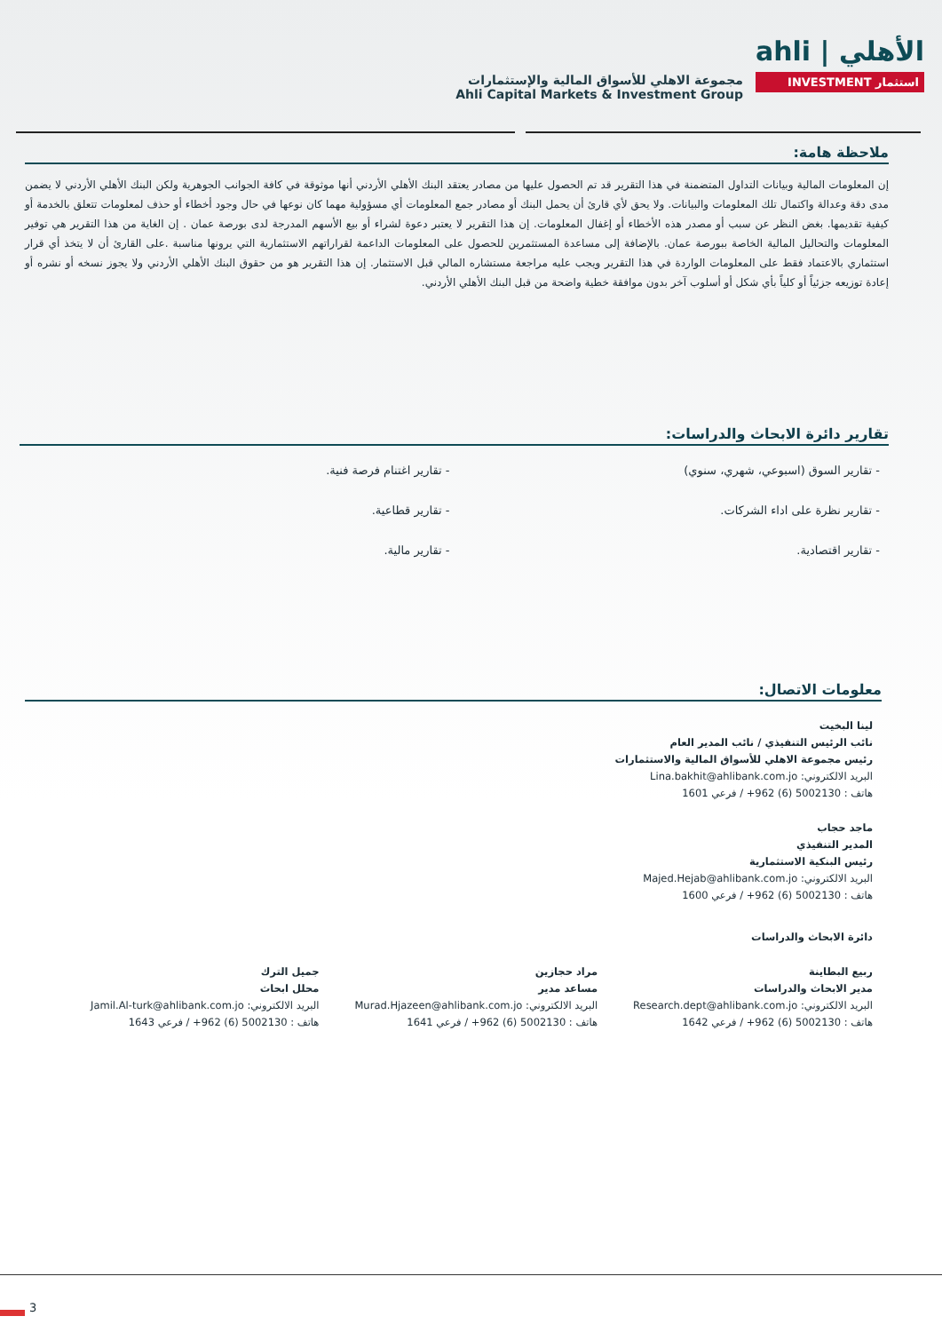مجموعة الاهلي للأسواق المالية والإستثمارات
Ahli Capital Markets & Investment Group
ahli | الأهلي
INVESTMENT استثمار
ملاحظة هامة:
إن المعلومات المالية وبيانات التداول المتضمنة في هذا التقرير قد تم الحصول عليها من مصادر يعتقد البنك الأهلي الأردني أنها موثوقة في كافة الجوانب الجوهرية ولكن البنك الأهلي الأردني لا يضمن مدى دقة وعدالة واكتمال تلك المعلومات والبيانات. ولا يحق لأي قارئ أن يحمل البنك أو مصادر جمع المعلومات أي مسؤولية مهما كان نوعها في حال وجود أخطاء أو حذف لمعلومات تتعلق بالخدمة أو كيفية تقديمها. بغض النظر عن سبب أو مصدر هذه الأخطاء أو إغفال المعلومات. إن هذا التقرير لا يعتبر دعوة لشراء أو بيع الأسهم المدرجة لدى بورصة عمان . إن الغاية من هذا التقرير هي توفير المعلومات والتحاليل المالية الخاصة ببورصة عمان. بالإضافة إلى مساعدة المستثمرين للحصول على المعلومات الداعمة لقراراتهم الاستثمارية التي يرونها مناسبة .على القارئ أن لا يتخذ أي قرار استثماري بالاعتماد فقط على المعلومات الواردة في هذا التقرير ويجب عليه مراجعة مستشاره المالي قبل الاستثمار. إن هذا التقرير هو من حقوق البنك الأهلي الأردني ولا يجوز نسخه أو نشره أو إعادة توزيعه جزئياً أو كلياً بأي شكل أو أسلوب آخر بدون موافقة خطية واضحة من قبل البنك الأهلي الأردني.
تقارير دائرة الابحاث والدراسات:
- تقارير السوق (اسبوعي، شهري، سنوي)
- تقارير اغتنام فرصة فنية.
- تقارير نظرة على اداء الشركات.
- تقارير قطاعية.
- تقارير اقتصادية.
- تقارير مالية.
معلومات الاتصال:
لينا البخيت
نائب الرئيس التنفيذي / نائب المدير العام
رئيس مجموعة الاهلي للأسواق المالية والاستثمارات
البريد الالكتروني: Lina.bakhit@ahlibank.com.jo
هاتف : 5002130 (6) 962+ / فرعي 1601
ماجد حجاب
المدير التنفيذي
رئيس البنكية الاستثمارية
البريد الالكتروني: Majed.Hejab@ahlibank.com.jo
هاتف : 5002130 (6) 962+ / فرعي 1600
دائرة الابحاث والدراسات
ربيع البطاينة
مدير الابحاث والدراسات
البريد الالكتروني: Research.dept@ahlibank.com.jo
هاتف : 5002130 (6) 962+ / فرعي 1642
مراد حجازين
مساعد مدير
البريد الالكتروني: Murad.Hjazeen@ahlibank.com.jo
هاتف : 5002130 (6) 962+ / فرعي 1641
جميل الترك
محلل ابحاث
البريد الالكتروني: Jamil.Al-turk@ahlibank.com.jo
هاتف : 5002130 (6) 962+ / فرعي 1643
3